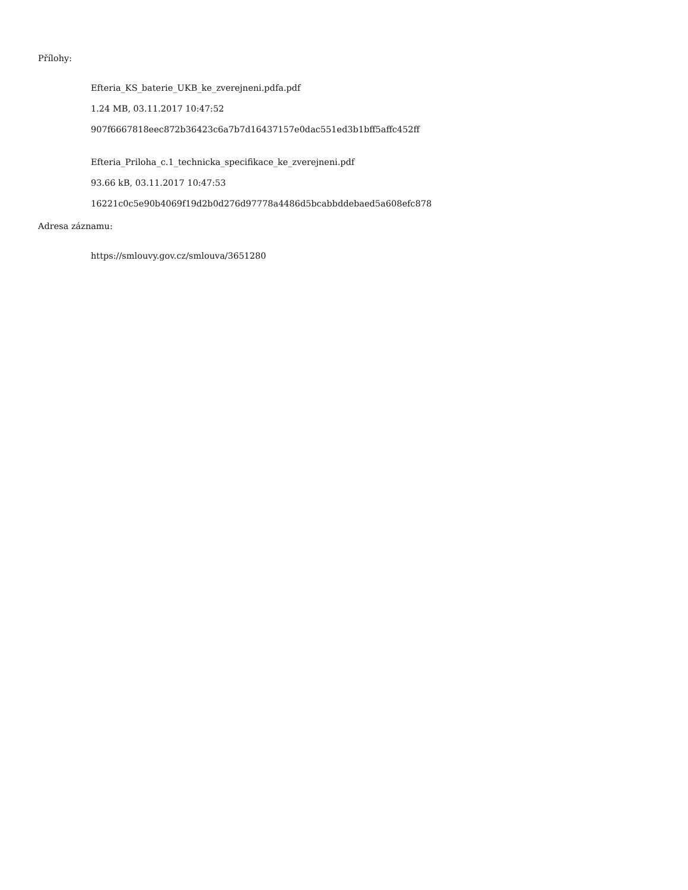Přílohy:
Efteria_KS_baterie_UKB_ke_zverejneni.pdfa.pdf
1.24 MB, 03.11.2017 10:47:52
907f6667818eec872b36423c6a7b7d16437157e0dac551ed3b1bff5affc452ff
Efteria_Priloha_c.1_technicka_specifikace_ke_zverejneni.pdf
93.66 kB, 03.11.2017 10:47:53
16221c0c5e90b4069f19d2b0d276d97778a4486d5bcabbddebaed5a608efc878
Adresa záznamu:
https://smlouvy.gov.cz/smlouva/3651280